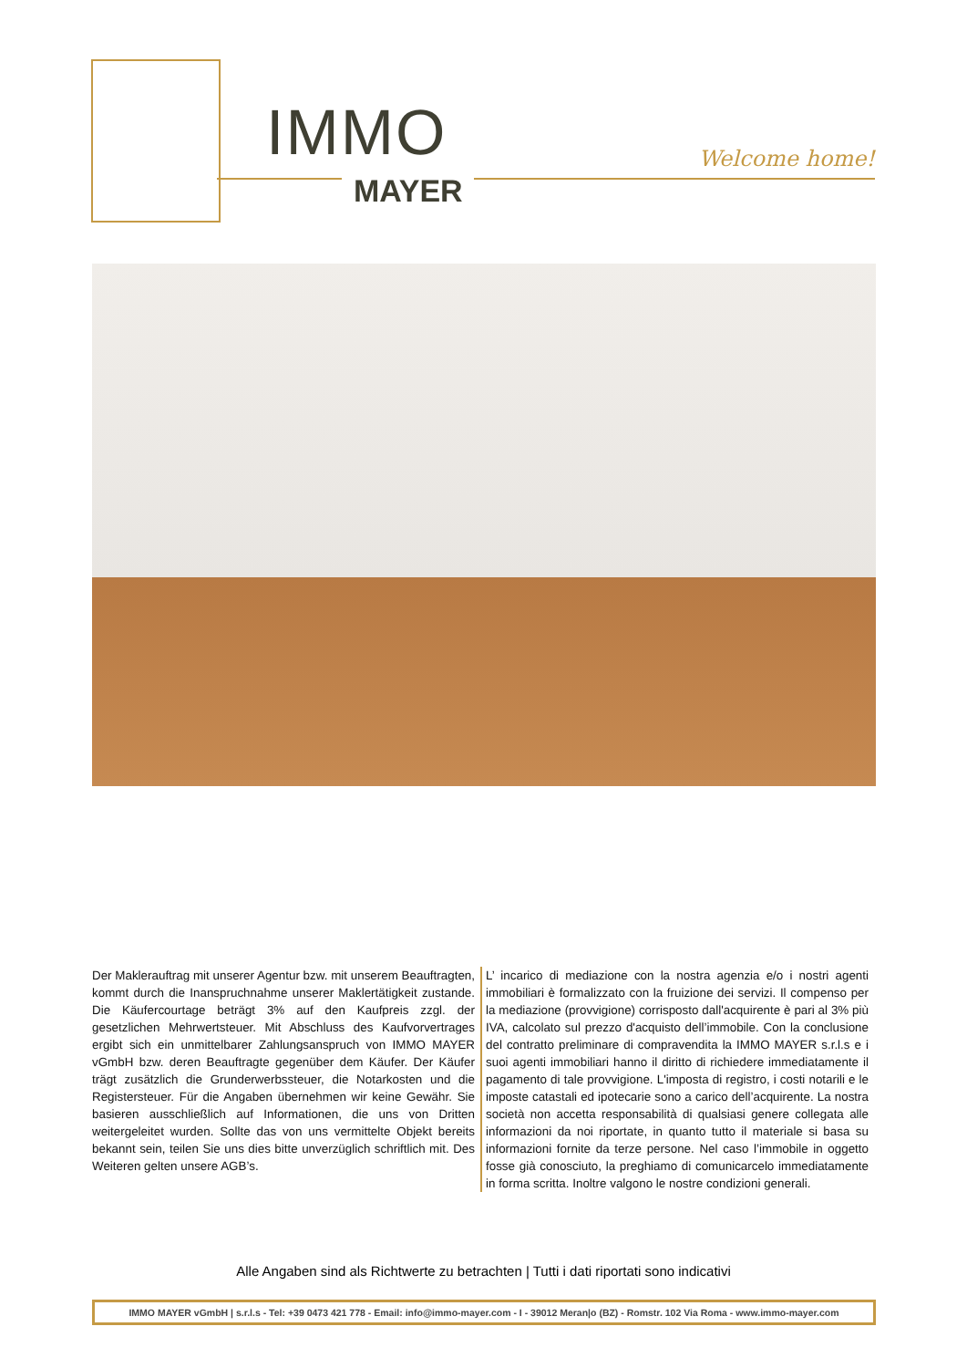IMMO
MAYER
Welcome home!
Der Maklerauftrag mit unserer Agentur bzw. mit unserem Beauftragten, kommt durch die Inanspruchnahme unserer Maklertätigkeit zustande. Die Käufercourtage beträgt 3% auf den Kaufpreis zzgl. der gesetzlichen Mehrwertsteuer. Mit Abschluss des Kaufvorvertrages ergibt sich ein unmittelbarer Zahlungsanspruch von IMMO MAYER vGmbH bzw. deren Beauftragte gegenüber dem Käufer. Der Käufer trägt zusätzlich die Grunderwerbssteuer, die Notarkosten und die Registersteuer. Für die Angaben übernehmen wir keine Gewähr. Sie basieren ausschließlich auf Informationen, die uns von Dritten weitergeleitet wurden. Sollte das von uns vermittelte Objekt bereits bekannt sein, teilen Sie uns dies bitte unverzüglich schriftlich mit. Des Weiteren gelten unsere AGB’s.
L’ incarico di mediazione con la nostra agenzia e/o i nostri agenti immobiliari è formalizzato con la fruizione dei servizi. Il compenso per la mediazione (provvigione) corrisposto dall'acquirente è pari al 3% più IVA, calcolato sul prezzo d'acquisto dell’immobile. Con la conclusione del contratto preliminare di compravendita la IMMO MAYER s.r.l.s e i suoi agenti immobiliari hanno il diritto di richiedere immediatamente il pagamento di tale provvigione. L'imposta di registro, i costi notarili e le imposte catastali ed ipotecarie sono a carico dell’acquirente. La nostra società non accetta responsabilità di qualsiasi genere collegata alle informazioni da noi riportate, in quanto tutto il materiale si basa su informazioni fornite da terze persone. Nel caso l’immobile in oggetto fosse già conosciuto, la preghiamo di comunicarcelo immediatamente in forma scritta. Inoltre valgono le nostre condizioni generali.
Alle Angaben sind als Richtwerte zu betrachten | Tutti i dati riportati sono indicativi
IMMO MAYER vGmbH | s.r.l.s - Tel: +39 0473 421 778 - Email: info@immo-mayer.com - I - 39012 Meran|o (BZ) - Romstr. 102 Via Roma - www.immo-mayer.com